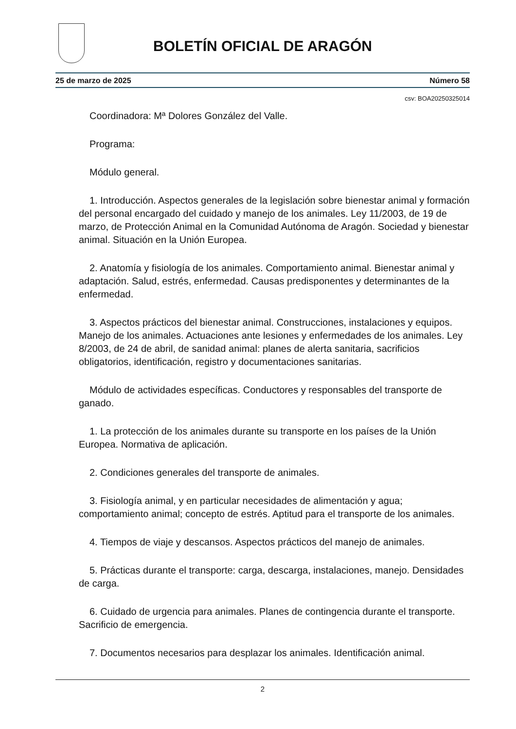BOLETÍN OFICIAL DE ARAGÓN
25 de marzo de 2025 Número 58
csv: BOA20250325014
Coordinadora: Mª Dolores González del Valle.
Programa:
Módulo general.
1. Introducción. Aspectos generales de la legislación sobre bienestar animal y formación del personal encargado del cuidado y manejo de los animales. Ley 11/2003, de 19 de marzo, de Protección Animal en la Comunidad Autónoma de Aragón. Sociedad y bienestar animal. Situación en la Unión Europea.
2. Anatomía y fisiología de los animales. Comportamiento animal. Bienestar animal y adaptación. Salud, estrés, enfermedad. Causas predisponentes y determinantes de la enfermedad.
3. Aspectos prácticos del bienestar animal. Construcciones, instalaciones y equipos. Manejo de los animales. Actuaciones ante lesiones y enfermedades de los animales. Ley 8/2003, de 24 de abril, de sanidad animal: planes de alerta sanitaria, sacrificios obligatorios, identificación, registro y documentaciones sanitarias.
Módulo de actividades específicas. Conductores y responsables del transporte de ganado.
1. La protección de los animales durante su transporte en los países de la Unión Europea. Normativa de aplicación.
2. Condiciones generales del transporte de animales.
3. Fisiología animal, y en particular necesidades de alimentación y agua; comportamiento animal; concepto de estrés. Aptitud para el transporte de los animales.
4. Tiempos de viaje y descansos. Aspectos prácticos del manejo de animales.
5. Prácticas durante el transporte: carga, descarga, instalaciones, manejo. Densidades de carga.
6. Cuidado de urgencia para animales. Planes de contingencia durante el transporte. Sacrificio de emergencia.
7. Documentos necesarios para desplazar los animales. Identificación animal.
2